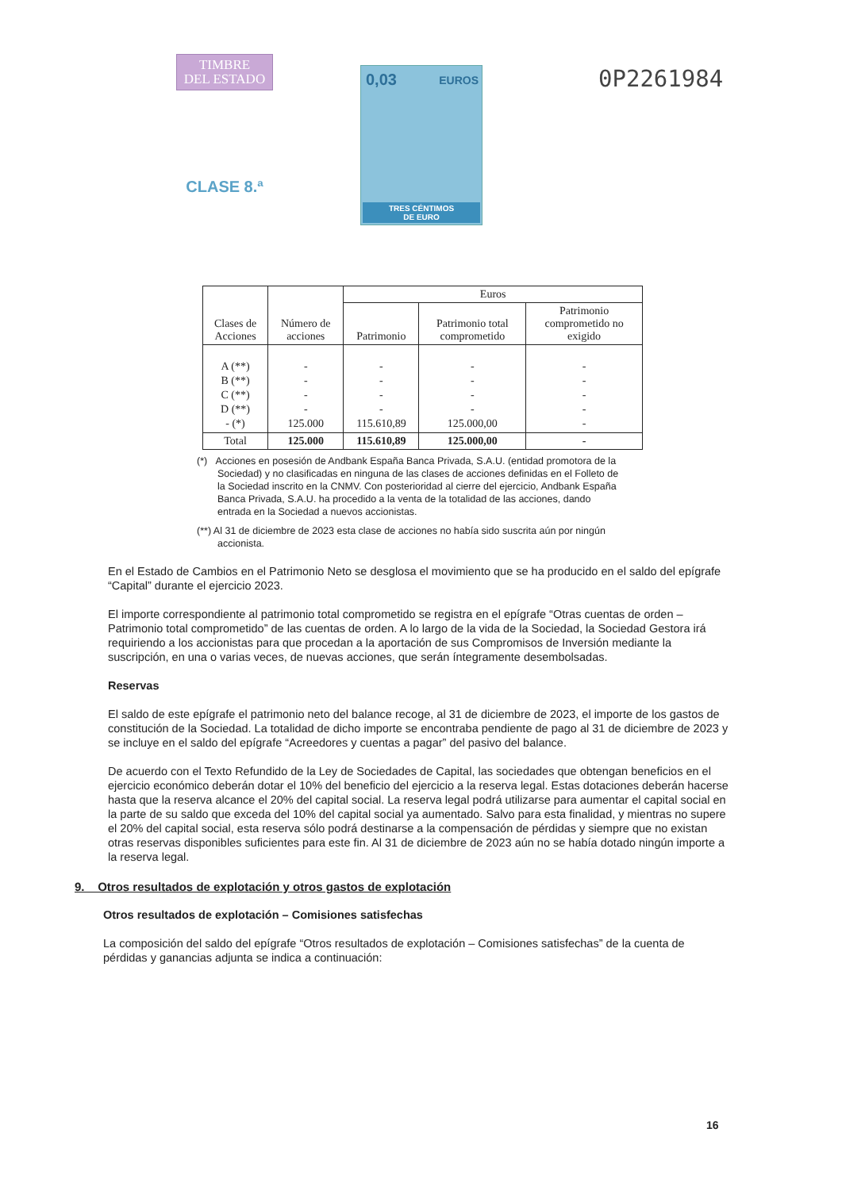TIMBRE
DEL ESTADO
CLASE 8.ª
0,03 EUROS
TRES CÉNTIMOS
DE EURO
0P2261984
| Clases de Acciones | Número de acciones | Euros | | |
| --- | --- | --- | --- | --- |
| | | Patrimonio | Patrimonio total comprometido | Patrimonio comprometido no exigido |
| A (**) B (**) C (**) D (**) - (*) | - - - - 125.000 | - - - - 115.610,89 | - - - - 125.000,00 | - - - - - |
| Total | 125.000 | 115.610,89 | 125.000,00 | - |
(*) Acciones en posesión de Andbank España Banca Privada, S.A.U. (entidad promotora de la Sociedad) y no clasificadas en ninguna de las clases de acciones definidas en el Folleto de la Sociedad inscrito en la CNMV. Con posterioridad al cierre del ejercicio, Andbank España Banca Privada, S.A.U. ha procedido a la venta de la totalidad de las acciones, dando entrada en la Sociedad a nuevos accionistas.
(**) Al 31 de diciembre de 2023 esta clase de acciones no había sido suscrita aún por ningún accionista.
En el Estado de Cambios en el Patrimonio Neto se desglosa el movimiento que se ha producido en el saldo del epígrafe “Capital” durante el ejercicio 2023.
El importe correspondiente al patrimonio total comprometido se registra en el epígrafe “Otras cuentas de orden – Patrimonio total comprometido” de las cuentas de orden. A lo largo de la vida de la Sociedad, la Sociedad Gestora irá requiriendo a los accionistas para que procedan a la aportación de sus Compromisos de Inversión mediante la suscripción, en una o varias veces, de nuevas acciones, que serán íntegramente desembolsadas.
Reservas
El saldo de este epígrafe el patrimonio neto del balance recoge, al 31 de diciembre de 2023, el importe de los gastos de constitución de la Sociedad. La totalidad de dicho importe se encontraba pendiente de pago al 31 de diciembre de 2023 y se incluye en el saldo del epígrafe “Acreedores y cuentas a pagar” del pasivo del balance.
De acuerdo con el Texto Refundido de la Ley de Sociedades de Capital, las sociedades que obtengan beneficios en el ejercicio económico deberán dotar el 10% del beneficio del ejercicio a la reserva legal. Estas dotaciones deberán hacerse hasta que la reserva alcance el 20% del capital social. La reserva legal podrá utilizarse para aumentar el capital social en la parte de su saldo que exceda del 10% del capital social ya aumentado. Salvo para esta finalidad, y mientras no supere el 20% del capital social, esta reserva sólo podrá destinarse a la compensación de pérdidas y siempre que no existan otras reservas disponibles suficientes para este fin. Al 31 de diciembre de 2023 aún no se había dotado ningún importe a la reserva legal.
9. Otros resultados de explotación y otros gastos de explotación
Otros resultados de explotación – Comisiones satisfechas
La composición del saldo del epígrafe “Otros resultados de explotación – Comisiones satisfechas” de la cuenta de pérdidas y ganancias adjunta se indica a continuación:
16